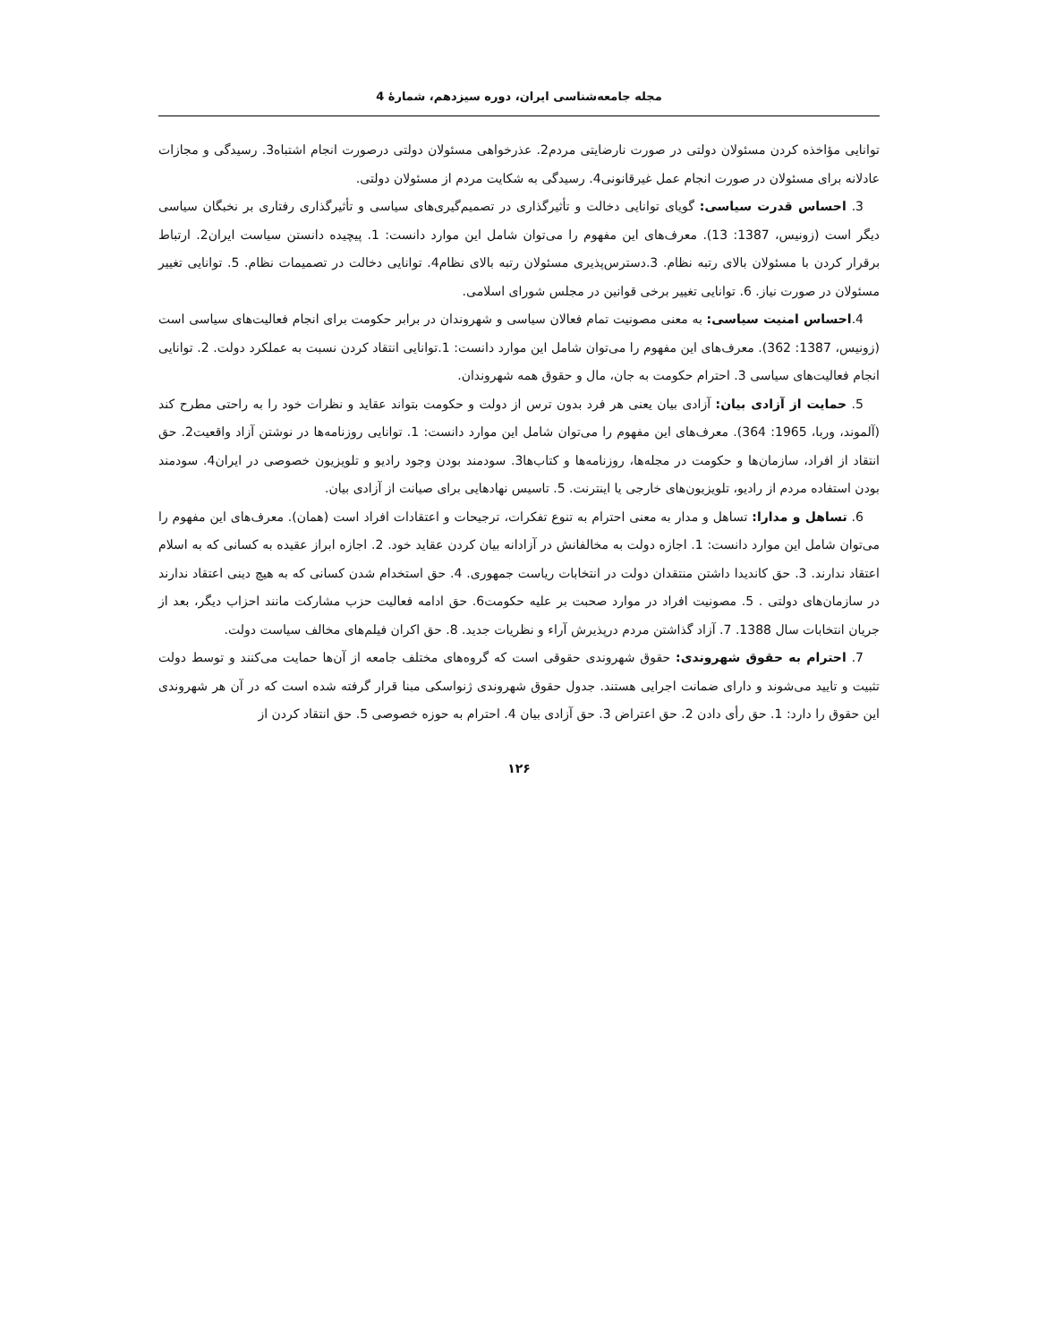مجله جامعه‌شناسی ایران، دوره سیزدهم، شمارهٔ 4
توانایی مؤاخذه کردن مسئولان دولتی در صورت نارضایتی مردم2. عذرخواهی مسئولان دولتی درصورت انجام اشتباه3. رسیدگی و مجازات عادلانه برای مسئولان در صورت انجام عمل غیرقانونی4. رسیدگی به شکایت مردم از مسئولان دولتی.
3. احساس قدرت سیاسی: گویای توانایی دخالت و تأثیرگذاری در تصمیم‌گیری‌های سیاسی و تأثیرگذاری رفتاری بر نخبگان سیاسی دیگر است (زونیس، 1387: 13). معرف‌های این مفهوم را می‌توان شامل این موارد دانست: 1. پیچیده دانستن سیاست ایران2. ارتباط برقرار کردن با مسئولان بالای رتبه نظام. 3.دسترس‌پذیری مسئولان رتبه بالای نظام4. توانایی دخالت در تصمیمات نظام. 5. توانایی تغییر مسئولان در صورت نیاز. 6. توانایی تغییر برخی قوانین در مجلس شورای اسلامی.
4.احساس امنیت سیاسی: به معنی مصونیت تمام فعالان سیاسی و شهروندان در برابر حکومت برای انجام فعالیت‌های سیاسی است (زونیس، 1387: 362). معرف‌های این مفهوم را می‌توان شامل این موارد دانست: 1.توانایی انتقاد کردن نسبت به عملکرد دولت. 2. توانایی انجام فعالیت‌های سیاسی 3. احترام حکومت به جان، مال و حقوق همه شهروندان.
5. حمایت از آزادی بیان: آزادی بیان یعنی هر فرد بدون ترس از دولت و حکومت بتواند عقاید و نظرات خود را به راحتی مطرح کند (آلموند، وربا، 1965: 364). معرف‌های این مفهوم را می‌توان شامل این موارد دانست: 1. توانایی روزنامه‌ها در نوشتن آزاد واقعیت2. حق انتقاد از افراد، سازمان‌ها و حکومت در مجله‌ها، روزنامه‌ها و کتاب‌ها3. سودمند بودن وجود رادیو و تلویزیون خصوصی در ایران4. سودمند بودن استفاده مردم از رادیو، تلویزیون‌های خارجی یا اینترنت. 5. تاسیس نهادهایی برای صیانت از آزادی بیان.
6. تساهل و مدارا: تساهل و مدار به معنی احترام به تنوع تفکرات، ترجیحات و اعتقادات افراد است (همان). معرف‌های این مفهوم را می‌توان شامل این موارد دانست: 1. اجازه دولت به مخالفانش در آزادانه بیان کردن عقاید خود. 2. اجازه ابراز عقیده به کسانی که به اسلام اعتقاد ندارند. 3. حق کاندیدا داشتن منتقدان دولت در انتخابات ریاست جمهوری. 4. حق استخدام شدن کسانی که به هیچ دینی اعتقاد ندارند در سازمان‌های دولتی . 5. مصونیت افراد در موارد صحبت بر علیه حکومت6. حق ادامه فعالیت حزب مشارکت مانند احزاب دیگر، بعد از جریان انتخابات سال 1388. 7. آزاد گذاشتن مردم درپذیرش آراء و نظریات جدید. 8. حق اکران فیلم‌های مخالف سیاست دولت.
7. احترام به حقوق شهروندی: حقوق شهروندی حقوقی است که گروه‌های مختلف جامعه از آن‌ها حمایت می‌کنند و توسط دولت تثبیت و تایید می‌شوند و دارای ضمانت اجرایی هستند. جدول حقوق شهروندی ژنواسکی مبنا قرار گرفته شده است که در آن هر شهروندی این حقوق را دارد: 1. حق رأی دادن 2. حق اعتراض 3. حق آزادی بیان 4. احترام به حوزه خصوصی 5. حق انتقاد کردن از
۱۲۶